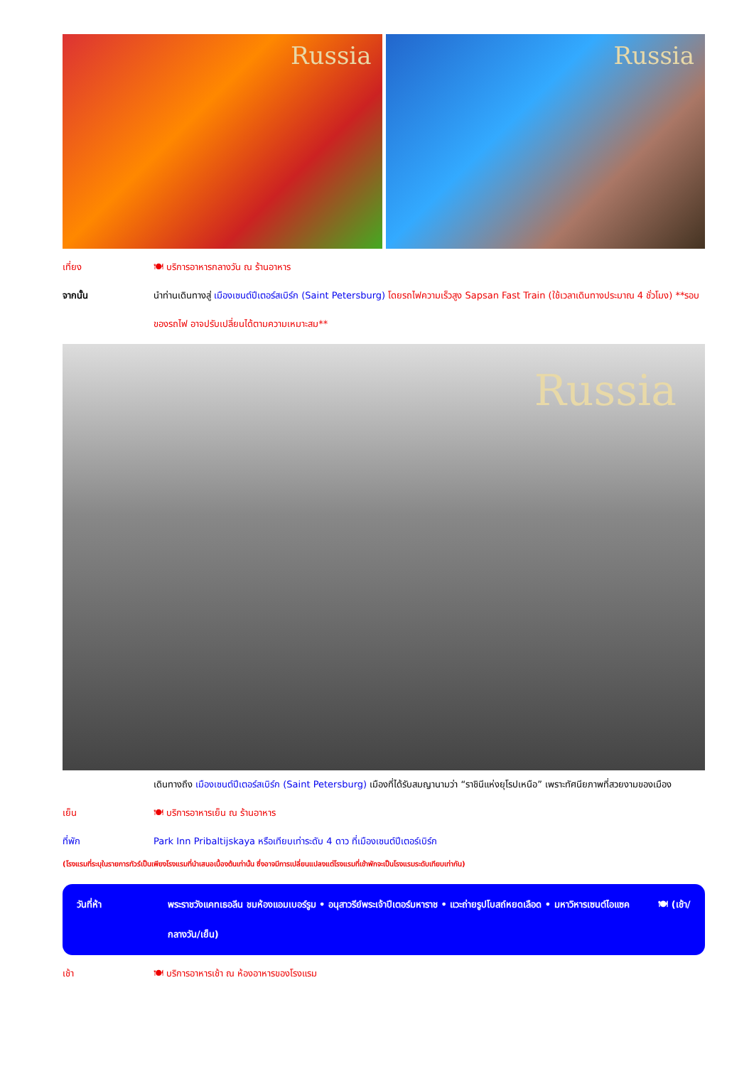Russia
Russia
เที่ยง 🍽 บริการอาหารกลางวัน ณ ร้านอาหาร
จากนั้น นำท่านเดินทางสู่ เมืองเซนต์ปีเตอร์สเบิร์ก (Saint Petersburg) โดยรถไฟความเร็วสูง Sapsan Fast Train (ใช้เวลาเดินทางประมาณ 4 ชั่วโมง) **รอบของรถไฟ อาจปรับเปลี่ยนได้ตามความเหมาะสม**
Russia
เดินทางถึง เมืองเซนต์ปีเตอร์สเบิร์ก (Saint Petersburg) เมืองที่ได้รับสมญานามว่า “ราชินีแห่งยุโรปเหนือ” เพราะทัศนียภาพที่สวยงามของเมือง
เย็น 🍽 บริการอาหารเย็น ณ ร้านอาหาร
ที่พัก Park Inn Pribaltijskaya หรือเทียบเท่าระดับ 4 ดาว ที่เมืองเซนต์ปีเตอร์เบิร์ก
(โรงแรมที่ระบุในรายการทัวร์เป็นเพียงโรงแรมที่นำเสนอเบื้องต้นเท่านั้น ซึ่งอาจมีการเปลี่ยนแปลงแต่โรงแรมที่เข้าพักจะเป็นโรงแรมระดับเทียบเท่ากัน)
วันที่ห้า พระราชวังแคทเธอลีน ชมห้องแอมเบอร์รูม • อนุสาวรีย์พระเจ้าปีเตอร์มหาราช • แวะถ่ายรูปโบสถ์หยดเลือด • มหาวิหารเซนต์ไอแซค 🍽 (เช้า/กลางวัน/เย็น)
เช้า 🍽 บริการอาหารเช้า ณ ห้องอาหารของโรงแรม